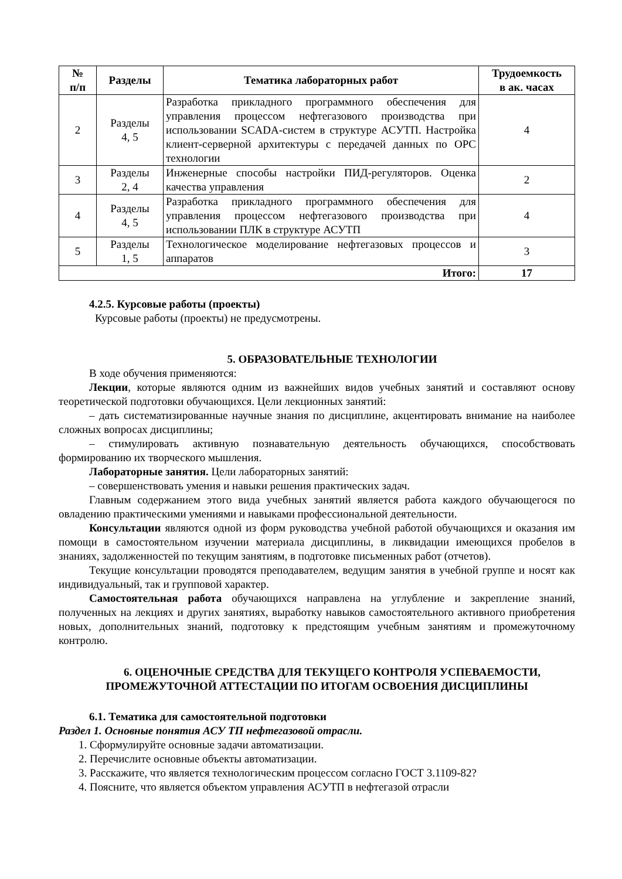| № п/п | Разделы | Тематика лабораторных работ | Трудоемкость в ак. часах |
| --- | --- | --- | --- |
| 2 | Разделы 4, 5 | Разработка прикладного программного обеспечения для управления процессом нефтегазового производства при использовании SCADA-систем в структуре АСУТП. Настройка клиент-серверной архитектуры с передачей данных по OPC технологии | 4 |
| 3 | Разделы 2, 4 | Инженерные способы настройки ПИД-регуляторов. Оценка качества управления | 2 |
| 4 | Разделы 4, 5 | Разработка прикладного программного обеспечения для управления процессом нефтегазового производства при использовании ПЛК в структуре АСУТП | 4 |
| 5 | Разделы 1, 5 | Технологическое моделирование нефтегазовых процессов и аппаратов | 3 |
| Итого: | | | 17 |
4.2.5. Курсовые работы (проекты)
Курсовые работы (проекты) не предусмотрены.
5. ОБРАЗОВАТЕЛЬНЫЕ ТЕХНОЛОГИИ
В ходе обучения применяются:
Лекции, которые являются одним из важнейших видов учебных занятий и составляют основу теоретической подготовки обучающихся. Цели лекционных занятий:
– дать систематизированные научные знания по дисциплине, акцентировать внимание на наиболее сложных вопросах дисциплины;
– стимулировать активную познавательную деятельность обучающихся, способствовать формированию их творческого мышления.
Лабораторные занятия. Цели лабораторных занятий:
– совершенствовать умения и навыки решения практических задач.
Главным содержанием этого вида учебных занятий является работа каждого обучающегося по овладению практическими умениями и навыками профессиональной деятельности.
Консультации являются одной из форм руководства учебной работой обучающихся и оказания им помощи в самостоятельном изучении материала дисциплины, в ликвидации имеющихся пробелов в знаниях, задолженностей по текущим занятиям, в подготовке письменных работ (отчетов).
Текущие консультации проводятся преподавателем, ведущим занятия в учебной группе и носят как индивидуальный, так и групповой характер.
Самостоятельная работа обучающихся направлена на углубление и закрепление знаний, полученных на лекциях и других занятиях, выработку навыков самостоятельного активного приобретения новых, дополнительных знаний, подготовку к предстоящим учебным занятиям и промежуточному контролю.
6. ОЦЕНОЧНЫЕ СРЕДСТВА ДЛЯ ТЕКУЩЕГО КОНТРОЛЯ УСПЕВАЕМОСТИ,
ПРОМЕЖУТОЧНОЙ АТТЕСТАЦИИ ПО ИТОГАМ ОСВОЕНИЯ ДИСЦИПЛИНЫ
6.1. Тематика для самостоятельной подготовки
Раздел 1. Основные понятия АСУ ТП нефтегазовой отрасли.
1. Сформулируйте основные задачи автоматизации.
2. Перечислите основные объекты автоматизации.
3. Расскажите, что является технологическим процессом согласно ГОСТ 3.1109-82?
4. Поясните, что является объектом управления АСУТП в нефтегазой отрасли